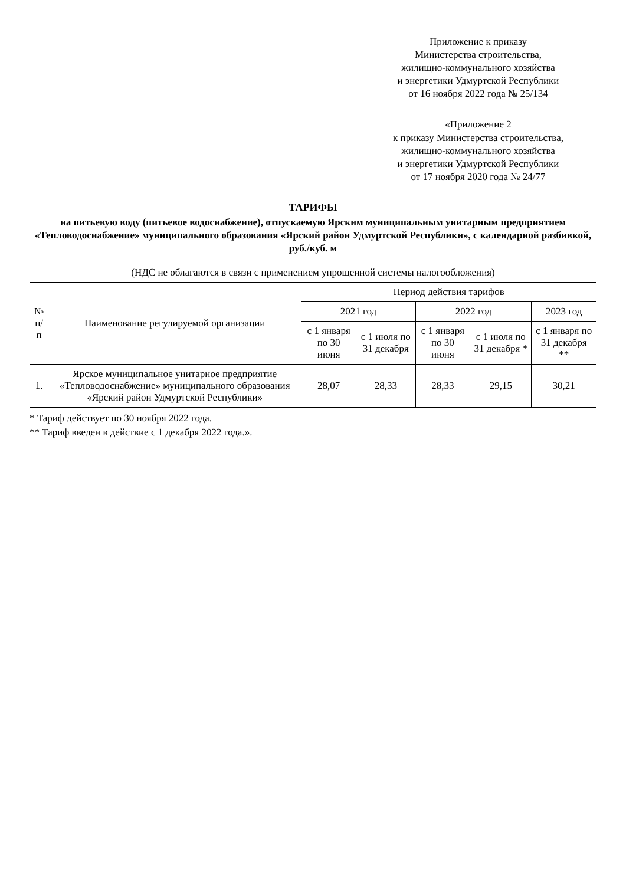Приложение к приказу
Министерства строительства,
жилищно-коммунального хозяйства
и энергетики Удмуртской Республики
от 16 ноября 2022 года № 25/134
«Приложение 2
к приказу Министерства строительства,
жилищно-коммунального хозяйства
и энергетики Удмуртской Республики
от 17 ноября 2020 года № 24/77
ТАРИФЫ
на питьевую воду (питьевое водоснабжение), отпускаемую Ярским муниципальным унитарным предприятием «Тепловодоснабжение» муниципального образования «Ярский район Удмуртской Республики», с календарной разбивкой, руб./куб. м
(НДС не облагаются в связи с применением упрощенной системы налогообложения)
| № п/п | Наименование регулируемой организации | Период действия тарифов | | | | |
| --- | --- | --- | --- | --- | --- | --- |
| | | 2021 год | | 2022 год | | 2023 год |
| | | с 1 января по 30 июня | с 1 июля по 31 декабря | с 1 января по 30 июня | с 1 июля по 31 декабря * | с 1 января по 31 декабря ** |
| 1. | Ярское муниципальное унитарное предприятие «Тепловодоснабжение» муниципального образования «Ярский район Удмуртской Республики» | 28,07 | 28,33 | 28,33 | 29,15 | 30,21 |
* Тариф действует по 30 ноября 2022 года.
** Тариф введен в действие с 1 декабря 2022 года.».